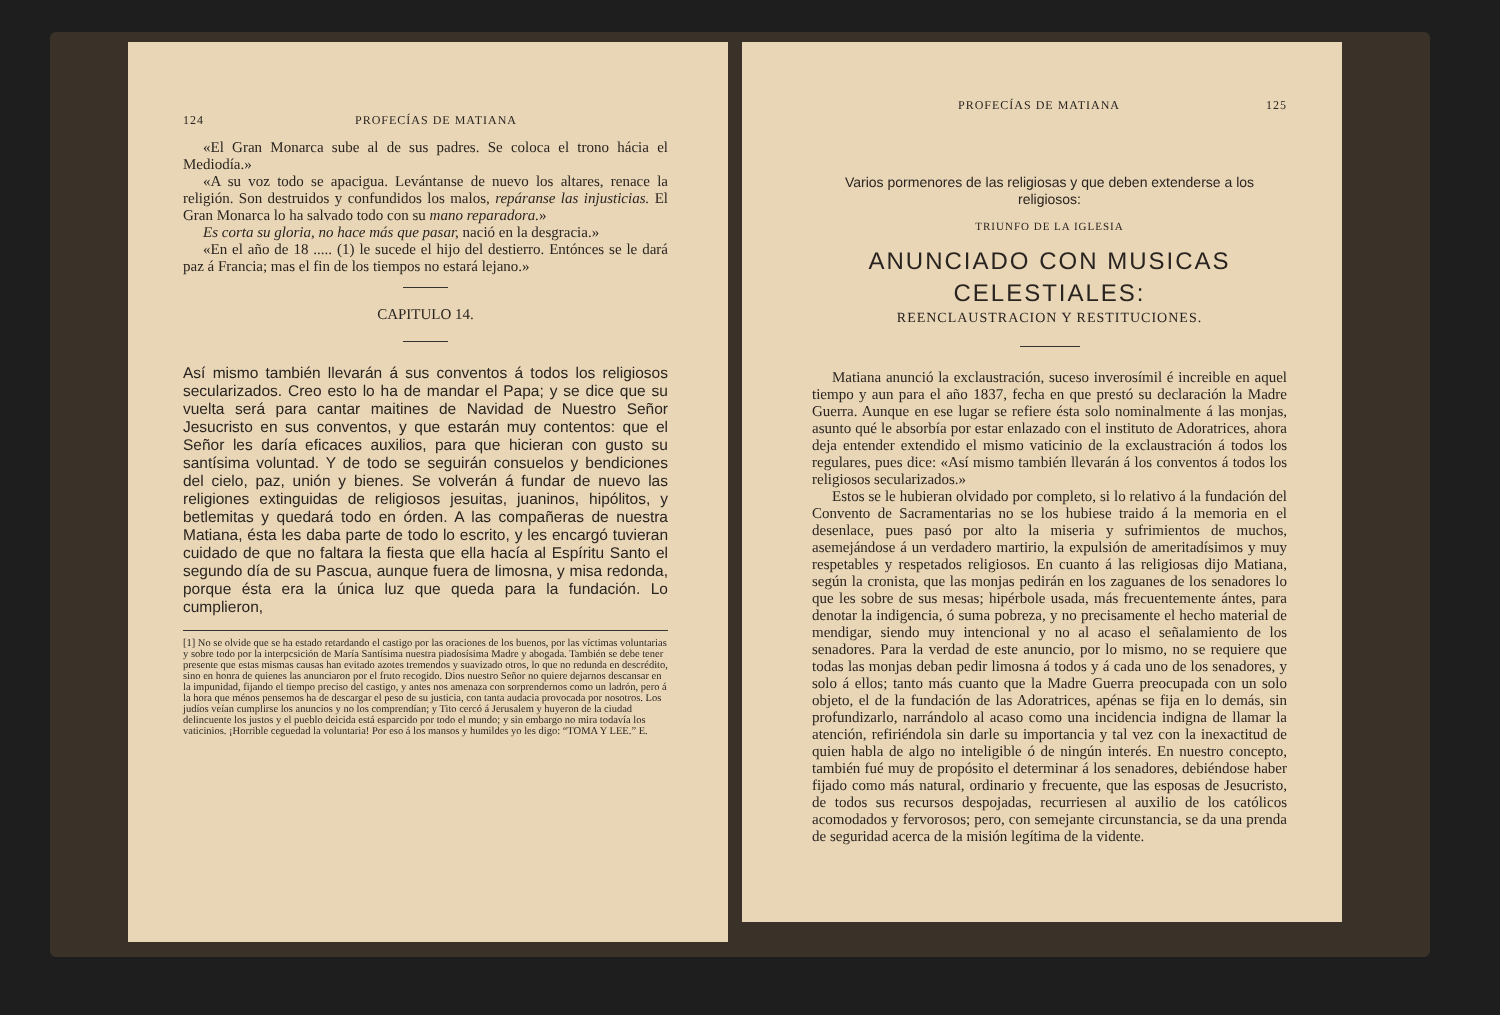124 PROFECÍAS DE MATIANA
«El Gran Monarca sube al de sus padres. Se coloca el trono hácia el Mediodía.»
«A su voz todo se apacigua. Levántanse de nuevo los altares, renace la religión. Son destruidos y confundidos los malos, repáranse las injusticias. El Gran Monarca lo ha salvado todo con su mano reparadora.»
Es corta su gloria, no hace más que pasar, nació en la desgracia.»
«En el año de 18 ..... (1) le sucede el hijo del destierro. Entónces se le dará paz á Francia; mas el fin de los tiempos no estará lejano.»
CAPITULO 14.
Así mismo también llevarán á sus conventos á todos los religiosos secularizados. Creo esto lo ha de mandar el Papa; y se dice que su vuelta será para cantar maitines de Navidad de Nuestro Señor Jesucristo en sus conventos, y que estarán muy contentos: que el Señor les daría eficaces auxilios, para que hicieran con gusto su santísima voluntad. Y de todo se seguirán consuelos y bendiciones del cielo, paz, unión y bienes. Se volverán á fundar de nuevo las religiones extinguidas de religiosos jesuitas, juaninos, hipólitos, y betlemitas y quedará todo en órden. A las compañeras de nuestra Matiana, ésta les daba parte de todo lo escrito, y les encargó tuvieran cuidado de que no faltara la fiesta que ella hacía al Espíritu Santo el segundo día de su Pascua, aunque fuera de limosna, y misa redonda, porque ésta era la única luz que queda para la fundación. Lo cumplieron,
[1] No se olvide que se ha estado retardando el castigo por las oraciones de los buenos, por las víctimas voluntarias y sobre todo por la interpcsición de María Santísima nuestra piadosísima Madre y abogada. También se debe tener presente que estas mismas causas han evitado azotes tremendos y suavizado otros, lo que no redunda en descrédito, sino en honra de quienes las anunciaron por el fruto recogido. Dios nuestro Señor no quiere dejarnos descansar en la impunidad, fijando el tiempo preciso del castigo, y antes nos amenaza con sorprendernos como un ladrón, pero á la hora que ménos pensemos ha de descargar el peso de su justicia, con tanta audacia provocada por nosotros. Los judíos veían cumplirse los anuncios y no los comprendían; y Tito cercó á Jerusalem y huyeron de la ciudad delincuente los justos y el pueblo deicida está esparcido por todo el mundo; y sin embargo no mira todavía los vaticinios. ¡Horrible ceguedad la voluntaria! Por eso á los mansos y humildes yo les digo: “TOMA Y LEE.” E.
PROFECÍAS DE MATIANA 125
Varios pormenores de las religiosas y que deben extenderse a los religiosos:
TRIUNFO DE LA IGLESIA
ANUNCIADO CON MUSICAS CELESTIALES:
REENCLAUSTRACION Y RESTITUCIONES.
Matiana anunció la exclaustración, suceso inverosímil é increible en aquel tiempo y aun para el año 1837, fecha en que prestó su declaración la Madre Guerra. Aunque en ese lugar se refiere ésta solo nominalmente á las monjas, asunto qué le absorbía por estar enlazado con el instituto de Adoratrices, ahora deja entender extendido el mismo vaticinio de la exclaustración á todos los regulares, pues dice: «Así mismo también llevarán á los conventos á todos los religiosos secularizados.»
Estos se le hubieran olvidado por completo, si lo relativo á la fundación del Convento de Sacramentarias no se los hubiese traido á la memoria en el desenlace, pues pasó por alto la miseria y sufrimientos de muchos, asemejándose á un verdadero martirio, la expulsión de ameritadísimos y muy respetables y respetados religiosos. En cuanto á las religiosas dijo Matiana, según la cronista, que las monjas pedirán en los zaguanes de los senadores lo que les sobre de sus mesas; hipérbole usada, más frecuentemente ántes, para denotar la indigencia, ó suma pobreza, y no precisamente el hecho material de mendigar, siendo muy intencional y no al acaso el señalamiento de los senadores. Para la verdad de este anuncio, por lo mismo, no se requiere que todas las monjas deban pedir limosna á todos y á cada uno de los senadores, y solo á ellos; tanto más cuanto que la Madre Guerra preocupada con un solo objeto, el de la fundación de las Adoratrices, apénas se fija en lo demás, sin profundizarlo, narrándolo al acaso como una incidencia indigna de llamar la atención, refiriéndola sin darle su importancia y tal vez con la inexactitud de quien habla de algo no inteligible ó de ningún interés. En nuestro concepto, también fué muy de propósito el determinar á los senadores, debiéndose haber fijado como más natural, ordinario y frecuente, que las esposas de Jesucristo, de todos sus recursos despojadas, recurriesen al auxilio de los católicos acomodados y fervorosos; pero, con semejante circunstancia, se da una prenda de seguridad acerca de la misión legítima de la vidente.